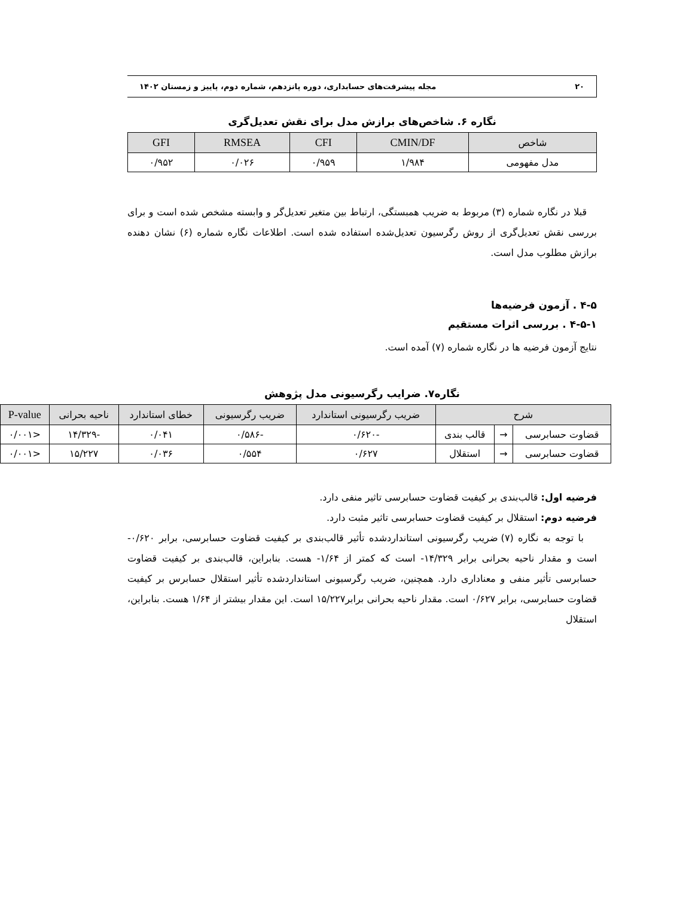۲۰ مجله پیشرفت‌های حسابداری، دوره پانزدهم، شماره دوم، پاییز و زمستان ۱۴۰۲
نگاره ۶. شاخص‌های برازش مدل برای نقش تعدیل‌گری
| شاخص | CMIN/DF | CFI | RMSEA | GFI |
| --- | --- | --- | --- | --- |
| مدل مفهومی | ۱/۹۸۴ | ۰/۹۵۹ | ۰/۰۲۶ | ۰/۹۵۲ |
قبلا در نگاره شماره (۳) مربوط به ضریب همبستگی، ارتباط بین متغیر تعدیل‌گر و وابسته مشخص شده است و برای بررسی نقش تعدیل‌گری از روش رگرسیون تعدیل‌شده استفاده شده است. اطلاعات نگاره شماره (۶) نشان دهنده برازش مطلوب مدل است.
۴-۵ . آزمون فرضیه‌ها
۴-۵-۱ . بررسی اثرات مستقیم
نتایج آزمون فرضیه ها در نگاره شماره (۷) آمده است.
نگاره۷. ضرایب رگرسیونی مدل پژوهش
| شرح | | | ضریب رگرسیونی استاندارد | ضریب رگرسیونی | خطای استاندارد | ناحیه بحرانی | P-value |
| --- | --- | --- | --- | --- | --- | --- | --- |
| قضاوت حسابرسی | → | قالب بندی | -۰/۶۲۰ | -۰/۵۸۶ | ۰/۰۴۱ | -۱۴/۳۲۹ | <۰/۰۰۱ |
| قضاوت حسابرسی | → | استقلال | ۰/۶۲۷ | ۰/۵۵۴ | ۰/۰۳۶ | ۱۵/۲۲۷ | <۰/۰۰۱ |
فرضیه اول: قالب‌بندی بر کیفیت قضاوت حسابرسی تاثیر منفی دارد.
فرضیه دوم: استقلال بر کیفیت قضاوت حسابرسی تاثیر مثبت دارد.
با توجه به نگاره (۷) ضریب رگرسیونی استانداردشده تأثیر قالب‌بندی بر کیفیت قضاوت حسابرسی، برابر ۰/۶۲۰- است و مقدار ناحیه بحرانی برابر ۱۴/۳۲۹- است که کمتر از ۱/۶۴- هست. بنابراین، قالب‌بندی بر کیفیت قضاوت حسابرسی تأثیر منفی و معناداری دارد. همچنین، ضریب رگرسیونی استانداردشده تأثیر استقلال حسابرس بر کیفیت قضاوت حسابرسی، برابر ۰/۶۲۷ است. مقدار ناحیه بحرانی برابر۱۵/۲۲۷ است. این مقدار بیشتر از ۱/۶۴ هست. بنابراین، استقلال